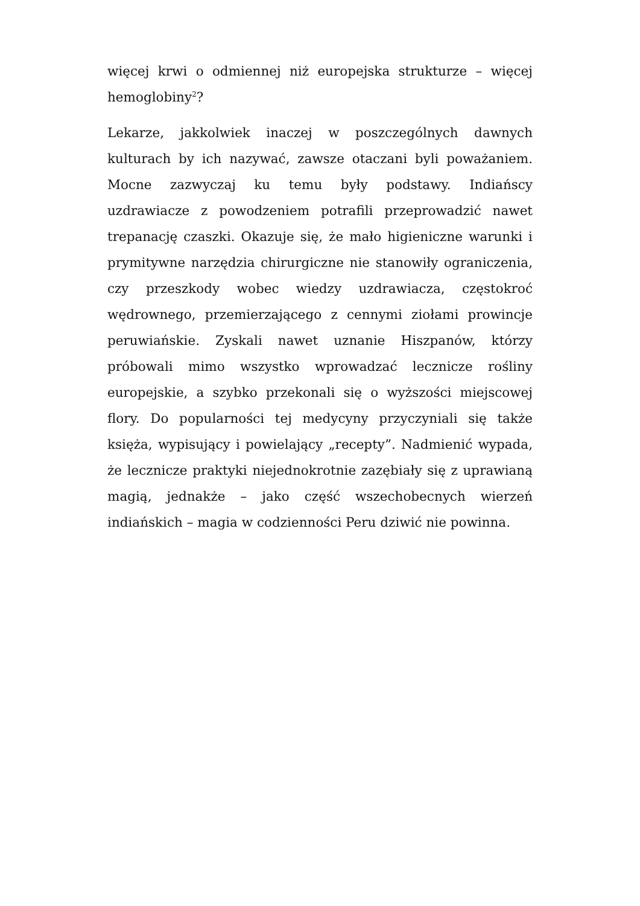więcej krwi o odmiennej niż europejska strukturze – więcej hemoglobiny<sup>2</sup>?
Lekarze, jakkolwiek inaczej w poszczególnych dawnych kulturach by ich nazywać, zawsze otaczani byli poważaniem. Mocne zazwyczaj ku temu były podstawy. Indiańscy uzdrawiacze z powodzeniem potrafili przeprowadzić nawet trepanację czaszki. Okazuje się, że mało higieniczne warunki i prymitywne narzędzia chirurgiczne nie stanowiły ograniczenia, czy przeszkody wobec wiedzy uzdrawiacza, częstokroć wędrownego, przemierzającego z cennymi ziołami prowincje peruwiańskie. Zyskali nawet uznanie Hiszpanów, którzy próbowali mimo wszystko wprowadzać lecznicze rośliny europejskie, a szybko przekonali się o wyższości miejscowej flory. Do popularności tej medycyny przyczyniali się także księża, wypisujący i powielający „recepty”. Nadmienić wypada, że lecznicze praktyki niejednokrotnie zazębiały się z uprawianą magią, jednakże – jako część wszechobecnych wierzeń indiańskich – magia w codzienności Peru dziwić nie powinna.